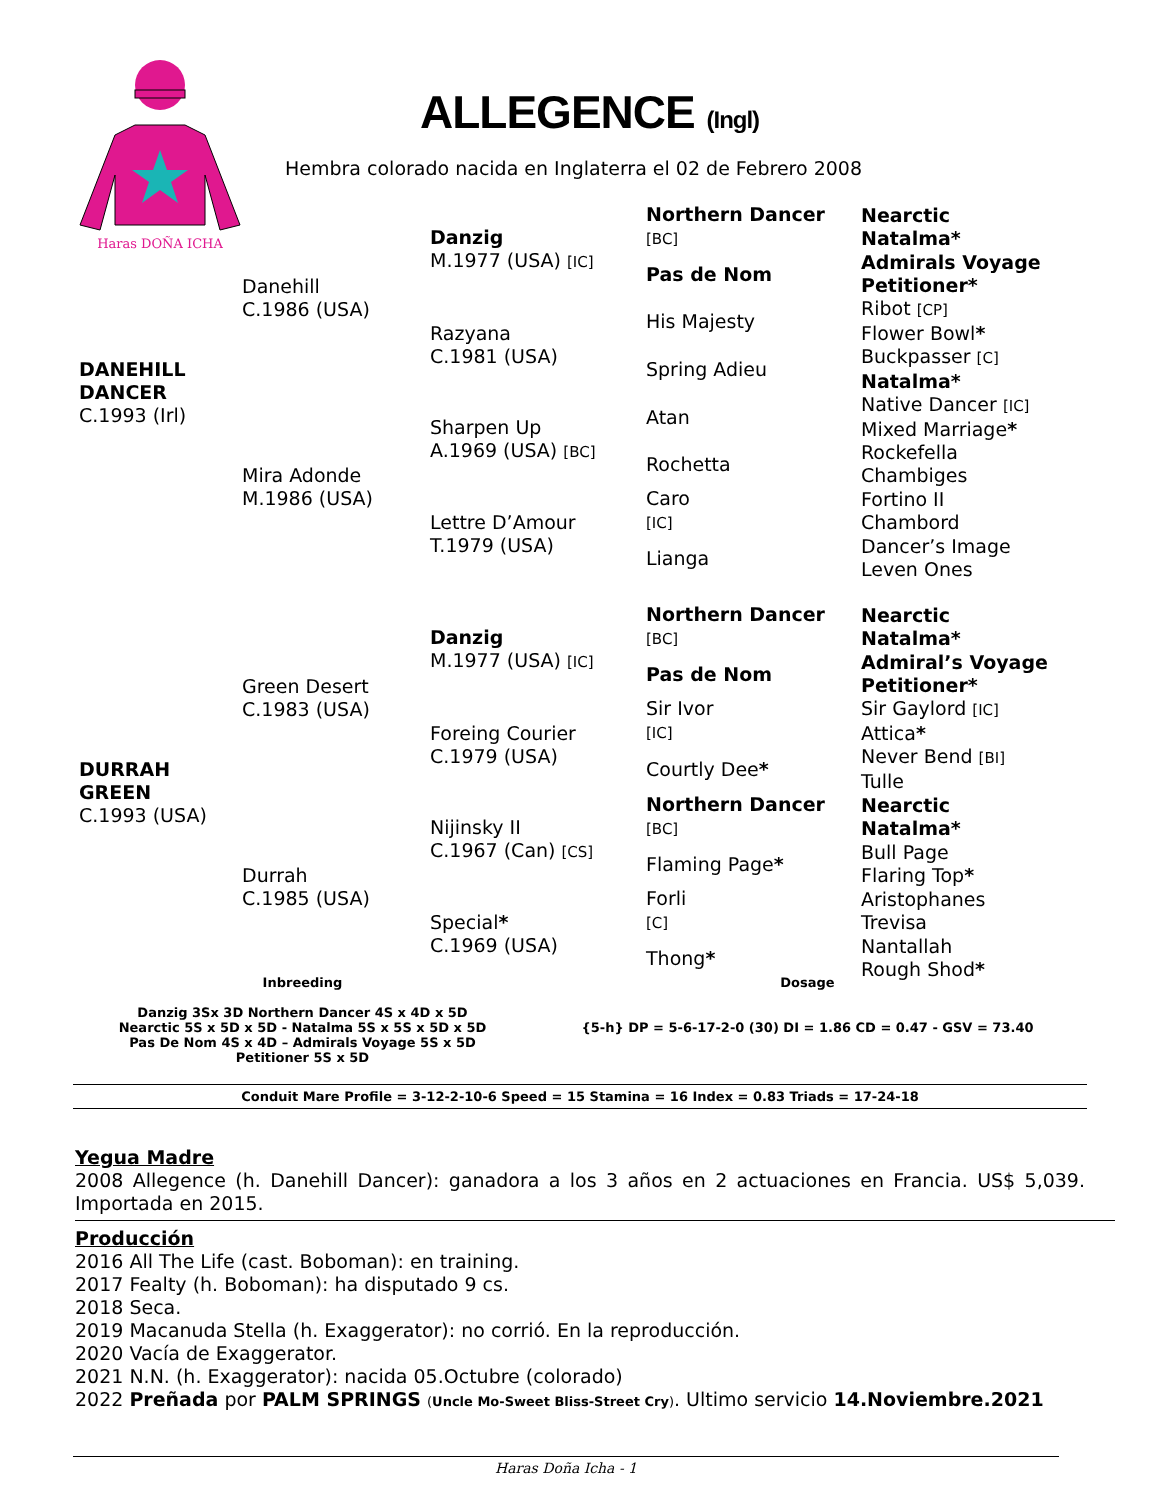Haras DOÑA ICHA
ALLEGENCE (Ingl)
Hembra colorado nacida en Inglaterra el 02 de Febrero 2008
| DANEHILL DANCER C.1993 (Irl) | Danehill C.1986 (USA) | Danzig M.1977 (USA) [IC] | Northern Dancer [BC] | Nearctic Natalma* |
| | | | Pas de Nom | Admirals Voyage Petitioner* |
| | | Razyana C.1981 (USA) | His Majesty | Ribot [CP] Flower Bowl * |
| | | | Spring Adieu | Buckpasser [C] Natalma* |
| | Mira Adonde M.1986 (USA) | Sharpen Up A.1969 (USA) [BC] | Atan | Native Dancer [IC] Mixed Marriage * |
| | | | Rochetta | Rockefella Chambiges |
| | | Lettre D’Amour T.1979 (USA) | Caro [IC] | Fortino II Chambord |
| | | | Lianga | Dancer’s Image Leven Ones |
| DURRAH GREEN C.1993 (USA) | Green Desert C.1983 (USA) | Danzig M.1977 (USA) [IC] | Northern Dancer [BC] | Nearctic Natalma* |
| | | | Pas de Nom | Admiral’s Voyage Petitioner* |
| | | Foreing Courier C.1979 (USA) | Sir Ivor [IC] | Sir Gaylord [IC] Attica * |
| | | | Courtly Dee * | Never Bend [BI] Tulle |
| | Durrah C.1985 (USA) | Nijinsky II C.1967 (Can) [CS] | Northern Dancer [BC] | Nearctic Natalma* |
| | | | Flaming Page * | Bull Page Flaring Top * |
| | | Special * C.1969 (USA) | Forli [C] | Aristophanes Trevisa |
| | | | Thong * | Nantallah Rough Shod * |
Inbreeding
Danzig 3Sx 3D Northern Dancer 4S x 4D x 5D
Nearctic 5S x 5D x 5D - Natalma 5S x 5S x 5D x 5D
Pas De Nom 4S x 4D – Admirals Voyage 5S x 5D
Petitioner 5S x 5D
Dosage
{5-h} DP = 5-6-17-2-0 (30) DI = 1.86 CD = 0.47 - GSV = 73.40
Conduit Mare Profile = 3-12-2-10-6 Speed = 15 Stamina = 16 Index = 0.83 Triads = 17-24-18
Yegua Madre
2008 Allegence (h. Danehill Dancer): ganadora a los 3 años en 2 actuaciones en Francia. US$ 5,039. Importada en 2015.
Producción
2016 All The Life (cast. Boboman): en training.
2017 Fealty (h. Boboman): ha disputado 9 cs.
2018 Seca.
2019 Macanuda Stella (h. Exaggerator): no corrió. En la reproducción.
2020 Vacía de Exaggerator.
2021 N.N. (h. Exaggerator): nacida 05.Octubre (colorado)
2022 Preñada por PALM SPRINGS (Uncle Mo-Sweet Bliss-Street Cry). Ultimo servicio 14.Noviembre.2021
Haras Doña Icha - 1